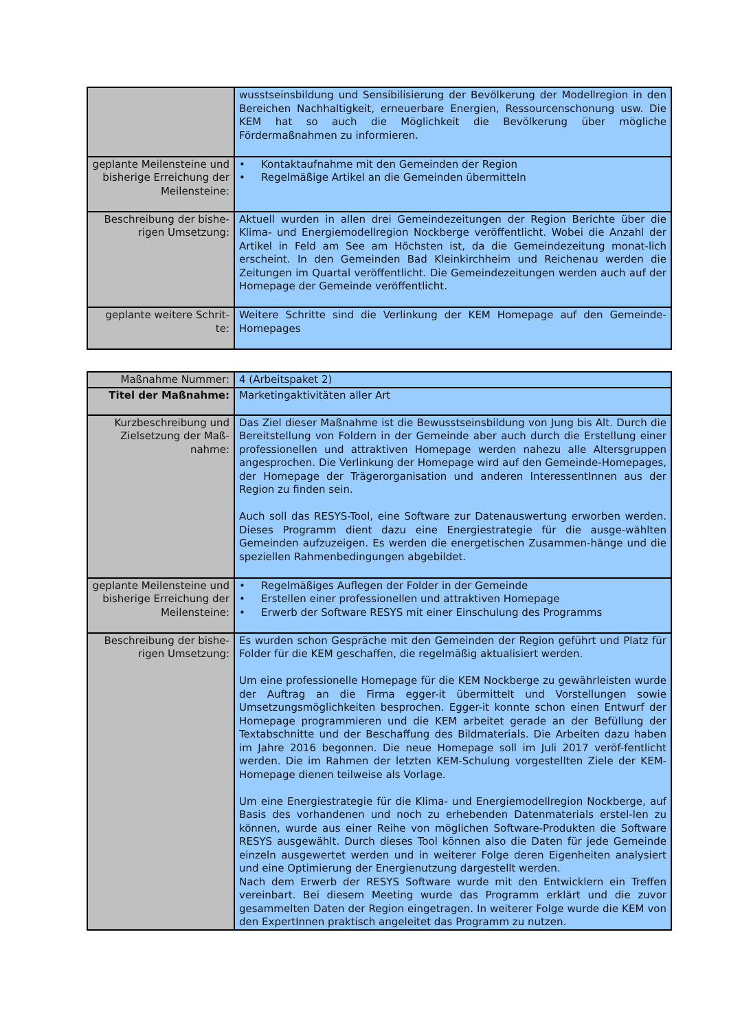| | wusstseinsbildung und Sensibilisierung der Bevölkerung der Modellregion in den Bereichen Nachhaltigkeit, erneuerbare Energien, Ressourcenschonung usw. Die KEM hat so auch die Möglichkeit die Bevölkerung über mögliche Fördermaßnahmen zu informieren. |
| geplante Meilensteine und bisherige Erreichung der Meilensteine: | • Kontaktaufnahme mit den Gemeinden der Region • Regelmäßige Artikel an die Gemeinden übermitteln |
| Beschreibung der bishe-rigen Umsetzung: | Aktuell wurden in allen drei Gemeindezeitungen der Region Berichte über die Klima- und Energiemodellregion Nockberge veröffentlicht. Wobei die Anzahl der Artikel in Feld am See am Höchsten ist, da die Gemeindezeitung monat-lich erscheint. In den Gemeinden Bad Kleinkirchheim und Reichenau werden die Zeitungen im Quartal veröffentlicht. Die Gemeindezeitungen werden auch auf der Homepage der Gemeinde veröffentlicht. |
| geplante weitere Schrit-te: | Weitere Schritte sind die Verlinkung der KEM Homepage auf den Gemeinde-Homepages |
| Maßnahme Nummer: | 4 (Arbeitspaket 2) |
| Titel der Maßnahme: | Marketingaktivitäten aller Art |
| Kurzbeschreibung und Zielsetzung der Maß-nahme: | Das Ziel dieser Maßnahme ist die Bewusstseinsbildung von Jung bis Alt. Durch die Bereitstellung von Foldern in der Gemeinde aber auch durch die Erstellung einer professionellen und attraktiven Homepage werden nahezu alle Altersgruppen angesprochen. Die Verlinkung der Homepage wird auf den Gemeinde-Homepages, der Homepage der Trägerorganisation und anderen InteressentInnen aus der Region zu finden sein. Auch soll das RESYS-Tool, eine Software zur Datenauswertung erworben werden. Dieses Programm dient dazu eine Energiestrategie für die ausge-wählten Gemeinden aufzuzeigen. Es werden die energetischen Zusammen-hänge und die speziellen Rahmenbedingungen abgebildet. |
| geplante Meilensteine und bisherige Erreichung der Meilensteine: | • Regelmäßiges Auflegen der Folder in der Gemeinde • Erstellen einer professionellen und attraktiven Homepage • Erwerb der Software RESYS mit einer Einschulung des Programms |
| Beschreibung der bishe-rigen Umsetzung: | Es wurden schon Gespräche mit den Gemeinden der Region geführt und Platz für Folder für die KEM geschaffen, die regelmäßig aktualisiert werden. Um eine professionelle Homepage für die KEM Nockberge zu gewährleisten wurde der Auftrag an die Firma egger-it übermittelt und Vorstellungen sowie Umsetzungsmöglichkeiten besprochen. Egger-it konnte schon einen Entwurf der Homepage programmieren und die KEM arbeitet gerade an der Befüllung der Textabschnitte und der Beschaffung des Bildmaterials. Die Arbeiten dazu haben im Jahre 2016 begonnen. Die neue Homepage soll im Juli 2017 veröf-fentlicht werden. Die im Rahmen der letzten KEM-Schulung vorgestellten Ziele der KEM-Homepage dienen teilweise als Vorlage. Um eine Energiestrategie für die Klima- und Energiemodellregion Nockberge, auf Basis des vorhandenen und noch zu erhebenden Datenmaterials erstel-len zu können, wurde aus einer Reihe von möglichen Software-Produkten die Software RESYS ausgewählt. Durch dieses Tool können also die Daten für jede Gemeinde einzeln ausgewertet werden und in weiterer Folge deren Eigenheiten analysiert und eine Optimierung der Energienutzung dargestellt werden. Nach dem Erwerb der RESYS Software wurde mit den Entwicklern ein Treffen vereinbart. Bei diesem Meeting wurde das Programm erklärt und die zuvor gesammelten Daten der Region eingetragen. In weiterer Folge wurde die KEM von den ExpertInnen praktisch angeleitet das Programm zu nutzen. |